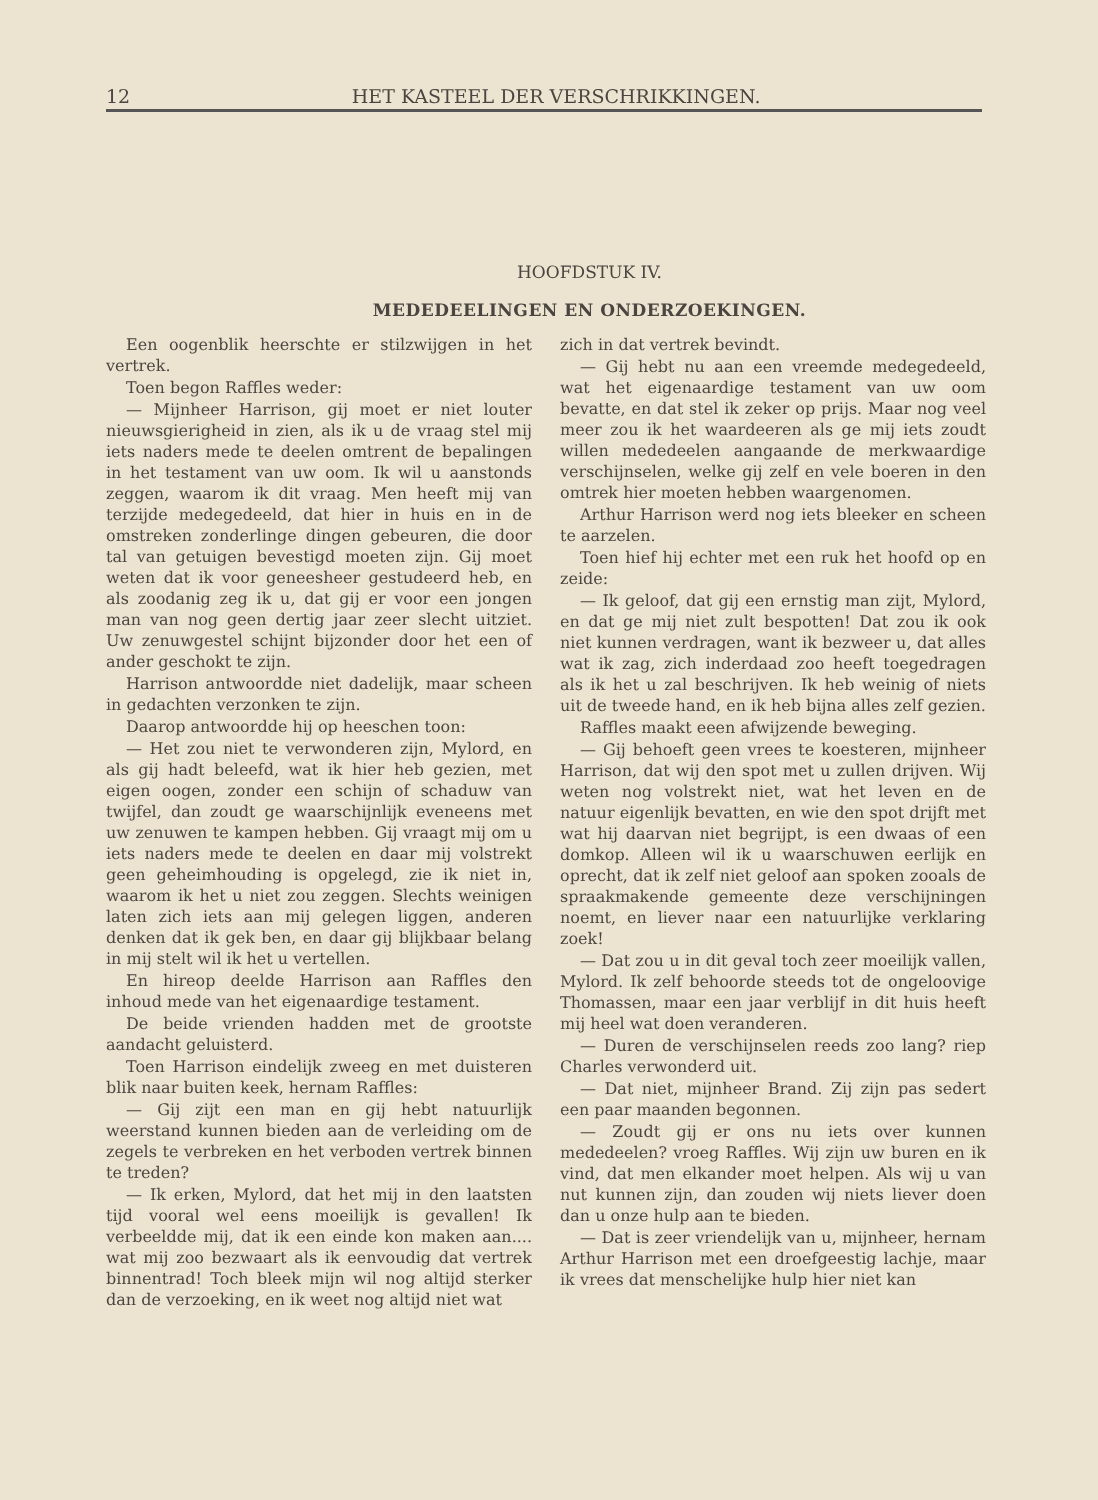12 HET KASTEEL DER VERSCHRIKKINGEN.
HOOFDSTUK IV.
MEDEDEELINGEN EN ONDERZOEKINGEN.
Een oogenblik heerschte er stilzwijgen in het vertrek.
Toen begon Raffles weder:
— Mijnheer Harrison, gij moet er niet louter nieuwsgierigheid in zien, als ik u de vraag stel mij iets naders mede te deelen omtrent de bepalingen in het testament van uw oom. Ik wil u aanstonds zeggen, waarom ik dit vraag. Men heeft mij van terzijde medegedeeld, dat hier in huis en in de omstreken zonderlinge dingen gebeuren, die door tal van getuigen bevestigd moeten zijn. Gij moet weten dat ik voor geneesheer gestudeerd heb, en als zoodanig zeg ik u, dat gij er voor een jongen man van nog geen dertig jaar zeer slecht uitziet. Uw zenuwgestel schijnt bijzonder door het een of ander geschokt te zijn.
Harrison antwoordde niet dadelijk, maar scheen in gedachten verzonken te zijn.
Daarop antwoordde hij op heeschen toon:
— Het zou niet te verwonderen zijn, Mylord, en als gij hadt beleefd, wat ik hier heb gezien, met eigen oogen, zonder een schijn of schaduw van twijfel, dan zoudt ge waarschijnlijk eveneens met uw zenuwen te kampen hebben. Gij vraagt mij om u iets naders mede te deelen en daar mij volstrekt geen geheimhouding is opgelegd, zie ik niet in, waarom ik het u niet zou zeggen. Slechts weinigen laten zich iets aan mij gelegen liggen, anderen denken dat ik gek ben, en daar gij blijkbaar belang in mij stelt wil ik het u vertellen.
En hireop deelde Harrison aan Raffles den inhoud mede van het eigenaardige testament.
De beide vrienden hadden met de grootste aandacht geluisterd.
Toen Harrison eindelijk zweeg en met duisteren blik naar buiten keek, hernam Raffles:
— Gij zijt een man en gij hebt natuurlijk weerstand kunnen bieden aan de verleiding om de zegels te verbreken en het verboden vertrek binnen te treden?
— Ik erken, Mylord, dat het mij in den laatsten tijd vooral wel eens moeilijk is gevallen! Ik verbeeldde mij, dat ik een einde kon maken aan.... wat mij zoo bezwaart als ik eenvoudig dat vertrek binnentrad! Toch bleek mijn wil nog altijd sterker dan de verzoeking, en ik weet nog altijd niet wat
zich in dat vertrek bevindt.
— Gij hebt nu aan een vreemde medegedeeld, wat het eigenaardige testament van uw oom bevatte, en dat stel ik zeker op prijs. Maar nog veel meer zou ik het waardeeren als ge mij iets zoudt willen mededeelen aangaande de merkwaardige verschijnselen, welke gij zelf en vele boeren in den omtrek hier moeten hebben waargenomen.
Arthur Harrison werd nog iets bleeker en scheen te aarzelen.
Toen hief hij echter met een ruk het hoofd op en zeide:
— Ik geloof, dat gij een ernstig man zijt, Mylord, en dat ge mij niet zult bespotten! Dat zou ik ook niet kunnen verdragen, want ik bezweer u, dat alles wat ik zag, zich inderdaad zoo heeft toegedragen als ik het u zal beschrijven. Ik heb weinig of niets uit de tweede hand, en ik heb bijna alles zelf gezien.
Raffles maakt eeen afwijzende beweging.
— Gij behoeft geen vrees te koesteren, mijnheer Harrison, dat wij den spot met u zullen drijven. Wij weten nog volstrekt niet, wat het leven en de natuur eigenlijk bevatten, en wie den spot drijft met wat hij daarvan niet begrijpt, is een dwaas of een domkop. Alleen wil ik u waarschuwen eerlijk en oprecht, dat ik zelf niet geloof aan spoken zooals de spraakmakende gemeente deze verschijningen noemt, en liever naar een natuurlijke verklaring zoek!
— Dat zou u in dit geval toch zeer moeilijk vallen, Mylord. Ik zelf behoorde steeds tot de ongeloovige Thomassen, maar een jaar verblijf in dit huis heeft mij heel wat doen veranderen.
— Duren de verschijnselen reeds zoo lang? riep Charles verwonderd uit.
— Dat niet, mijnheer Brand. Zij zijn pas sedert een paar maanden begonnen.
— Zoudt gij er ons nu iets over kunnen mededeelen? vroeg Raffles. Wij zijn uw buren en ik vind, dat men elkander moet helpen. Als wij u van nut kunnen zijn, dan zouden wij niets liever doen dan u onze hulp aan te bieden.
— Dat is zeer vriendelijk van u, mijnheer, hernam Arthur Harrison met een droefgeestig lachje, maar ik vrees dat menschelijke hulp hier niet kan